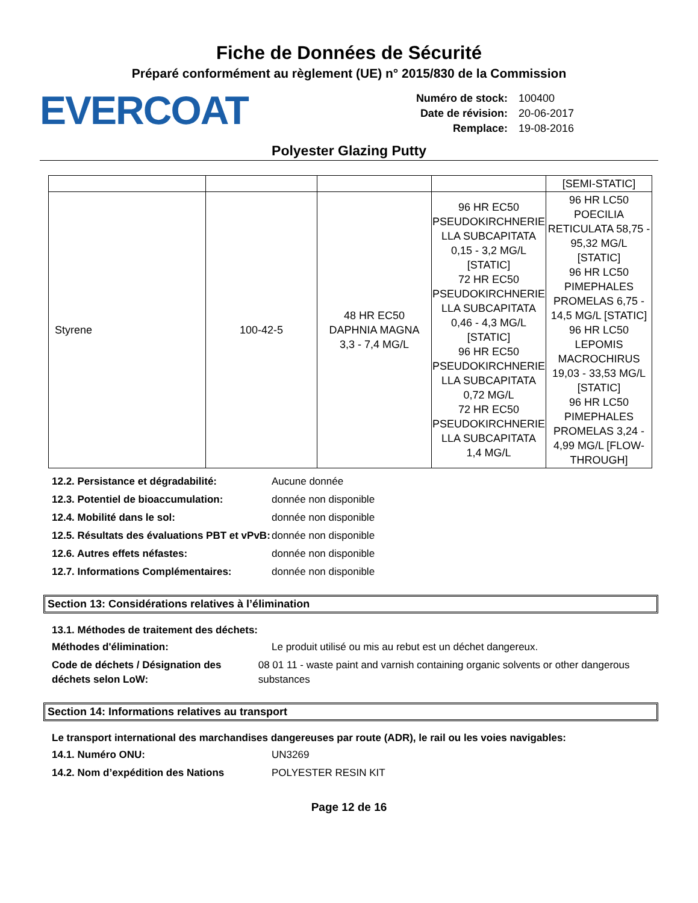Fiche de Données de Sécurité
Préparé conformément au règlement (UE) n° 2015/830 de la Commission
EVERCOAT
| Numéro de stock: | 100400 |
| Date de révision: | 20-06-2017 |
| Remplace: | 19-08-2016 |
Polyester Glazing Putty
| | | | | [SEMI-STATIC] |
| Styrene | 100-42-5 | 48 HR EC50 DAPHNIA MAGNA 3,3 - 7,4 MG/L | 96 HR EC50 PSEUDOKIRCHNERIE LLA SUBCAPITATA 0,15 - 3,2 MG/L [STATIC] 72 HR EC50 PSEUDOKIRCHNERIE LLA SUBCAPITATA 0,46 - 4,3 MG/L [STATIC] 96 HR EC50 PSEUDOKIRCHNERIE LLA SUBCAPITATA 0,72 MG/L 72 HR EC50 PSEUDOKIRCHNERIE LLA SUBCAPITATA 1,4 MG/L | 96 HR LC50 POECILIA RETICULATA 58,75 - 95,32 MG/L [STATIC] 96 HR LC50 PIMEPHALES PROMELAS 6,75 - 14,5 MG/L [STATIC] 96 HR LC50 LEPOMIS MACROCHIRUS 19,03 - 33,53 MG/L [STATIC] 96 HR LC50 PIMEPHALES PROMELAS 3,24 - 4,99 MG/L [FLOW- THROUGH] |
12.2. Persistance et dégradabilité: Aucune donnée
12.3. Potentiel de bioaccumulation: donnée non disponible
12.4. Mobilité dans le sol: donnée non disponible
12.5. Résultats des évaluations PBT et vPvB:
donnée non disponible
12.6. Autres effets néfastes: donnée non disponible
12.7. Informations Complémentaires: donnée non disponible
Section 13: Considérations relatives à l’élimination
13.1. Méthodes de traitement des déchets:
Méthodes d'élimination: Le produit utilisé ou mis au rebut est un déchet dangereux.
Code de déchets / Désignation des déchets selon LoW:
08 01 11 - waste paint and varnish containing organic solvents or other dangerous substances
Section 14: Informations relatives au transport
Le transport international des marchandises dangereuses par route (ADR), le rail ou les voies navigables:
14.1. Numéro ONU: UN3269
14.2. Nom d’expédition des Nations POLYESTER RESIN KIT
Page 12 de 16